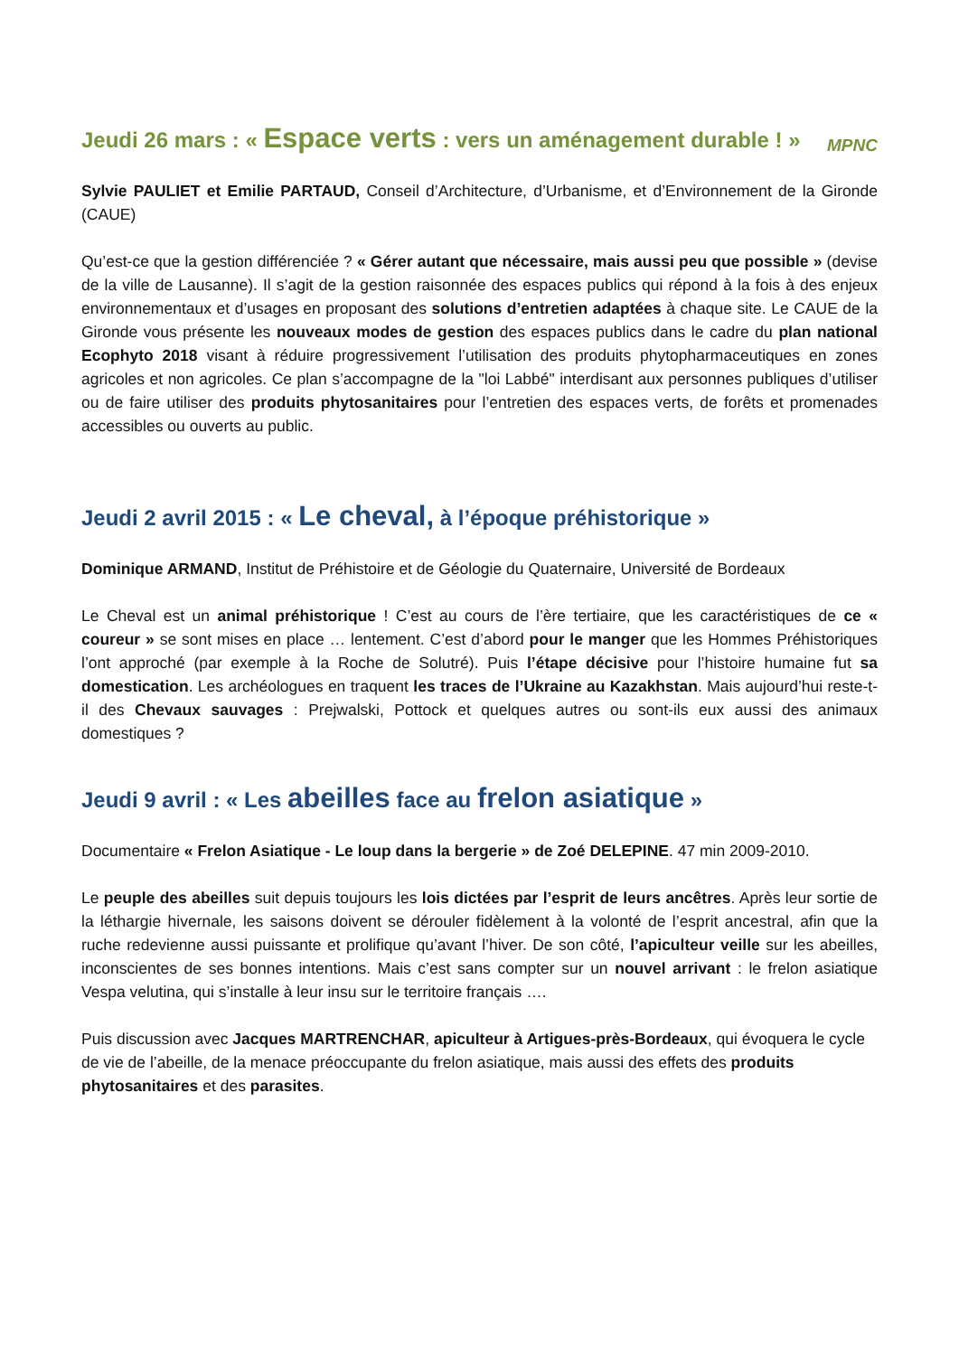MPNC Jeudi 26 mars : « Espace verts : vers un aménagement durable ! »
Sylvie PAULIET et Emilie PARTAUD, Conseil d’Architecture, d’Urbanisme, et d’Environnement de la Gironde (CAUE)
Qu’est-ce que la gestion différenciée ? « Gérer autant que nécessaire, mais aussi peu que possible » (devise de la ville de Lausanne). Il s’agit de la gestion raisonnée des espaces publics qui répond à la fois à des enjeux environnementaux et d’usages en proposant des solutions d’entretien adaptées à chaque site. Le CAUE de la Gironde vous présente les nouveaux modes de gestion des espaces publics dans le cadre du plan national Ecophyto 2018 visant à réduire progressivement l’utilisation des produits phytopharmaceutiques en zones agricoles et non agricoles. Ce plan s’accompagne de la "loi Labbé" interdisant aux personnes publiques d’utiliser ou de faire utiliser des produits phytosanitaires pour l’entretien des espaces verts, de forêts et promenades accessibles ou ouverts au public.
Jeudi 2 avril 2015 : « Le cheval, à l’époque préhistorique »
Dominique ARMAND, Institut de Préhistoire et de Géologie du Quaternaire, Université de Bordeaux
Le Cheval est un animal préhistorique ! C’est au cours de l’ère tertiaire, que les caractéristiques de ce « coureur » se sont mises en place … lentement. C’est d’abord pour le manger que les Hommes Préhistoriques l’ont approché (par exemple à la Roche de Solutré). Puis l’étape décisive pour l’histoire humaine fut sa domestication. Les archéologues en traquent les traces de l’Ukraine au Kazakhstan. Mais aujourd’hui reste-t-il des Chevaux sauvages : Prejwalski, Pottock et quelques autres ou sont-ils eux aussi des animaux domestiques ?
Jeudi 9 avril : « Les abeilles face au frelon asiatique »
Documentaire « Frelon Asiatique - Le loup dans la bergerie » de Zoé DELEPINE. 47 min 2009-2010.
Le peuple des abeilles suit depuis toujours les lois dictées par l’esprit de leurs ancêtres. Après leur sortie de la léthargie hivernale, les saisons doivent se dérouler fidèlement à la volonté de l’esprit ancestral, afin que la ruche redevienne aussi puissante et prolifique qu’avant l’hiver. De son côté, l’apiculteur veille sur les abeilles, inconscientes de ses bonnes intentions. Mais c’est sans compter sur un nouvel arrivant : le frelon asiatique Vespa velutina, qui s’installe à leur insu sur le territoire français ….
Puis discussion avec Jacques MARTRENCHAR, apiculteur à Artigues-près-Bordeaux, qui évoquera le cycle de vie de l’abeille, de la menace préoccupante du frelon asiatique, mais aussi des effets des produits phytosanitaires et des parasites.